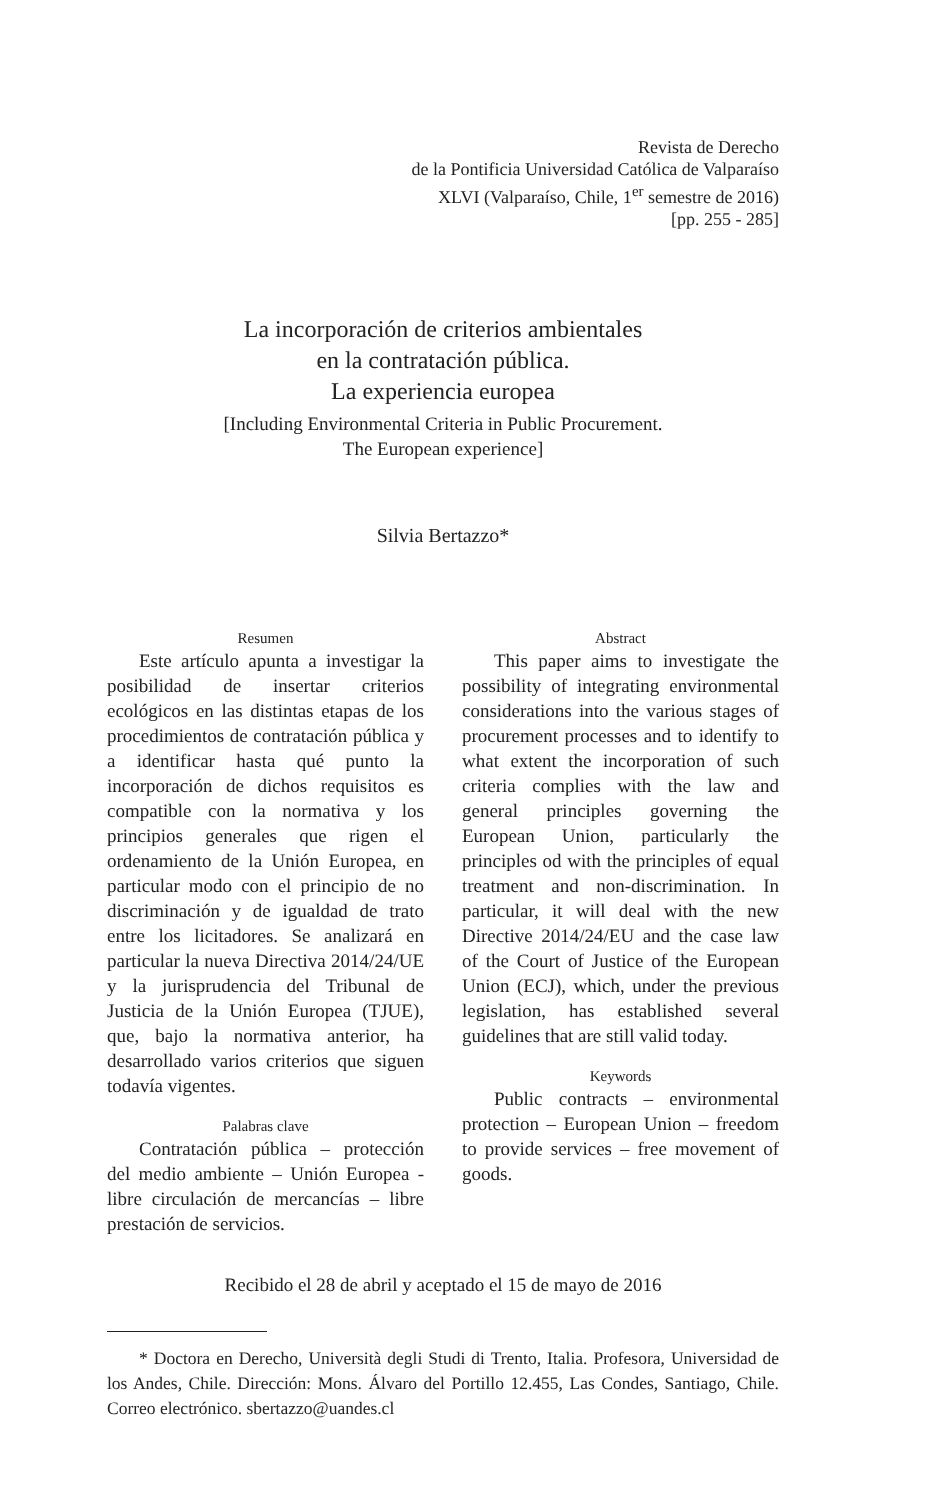Revista de Derecho
de la Pontificia Universidad Católica de Valparaíso
XLVI (Valparaíso, Chile, 1<sup>er</sup> semestre de 2016)
[pp. 255 - 285]
La incorporación de criterios ambientales
en la contratación pública.
La experiencia europea
[Including Environmental Criteria in Public Procurement.
The European experience]
Silvia Bertazzo*
Resumen
Este artículo apunta a investigar la posibilidad de insertar criterios ecológicos en las distintas etapas de los procedimientos de contratación pública y a identificar hasta qué punto la incorporación de dichos requisitos es compatible con la normativa y los principios generales que rigen el ordenamiento de la Unión Europea, en particular modo con el principio de no discriminación y de igualdad de trato entre los licitadores. Se analizará en particular la nueva Directiva 2014/24/UE y la jurisprudencia del Tribunal de Justicia de la Unión Europea (TJUE), que, bajo la normativa anterior, ha desarrollado varios criterios que siguen todavía vigentes.
Palabras clave
Contratación pública – protección del medio ambiente – Unión Europea - libre circulación de mercancías – libre prestación de servicios.
Abstract
This paper aims to investigate the possibility of integrating environmental considerations into the various stages of procurement processes and to identify to what extent the incorporation of such criteria complies with the law and general principles governing the European Union, particularly the principles od with the principles of equal treatment and non-discrimination. In particular, it will deal with the new Directive 2014/24/EU and the case law of the Court of Justice of the European Union (ECJ), which, under the previous legislation, has established several guidelines that are still valid today.
Keywords
Public contracts – environmental protection – European Union – freedom to provide services – free movement of goods.
Recibido el 28 de abril y aceptado el 15 de mayo de 2016
* Doctora en Derecho, Università degli Studi di Trento, Italia. Profesora, Universidad de los Andes, Chile. Dirección: Mons. Álvaro del Portillo 12.455, Las Condes, Santiago, Chile. Correo electrónico. sbertazzo@uandes.cl